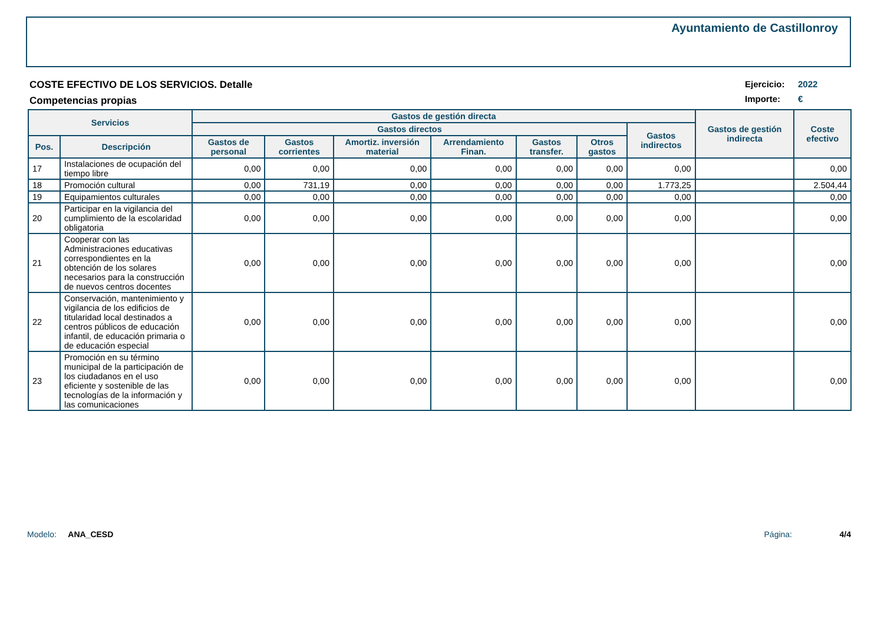Ayuntamiento de Castillonroy
COSTE EFECTIVO DE LOS SERVICIOS. Detalle
Competencias propias
Ejercicio: 2022
Importe: €
| Servicios | | Gastos de gestión directa | | | | | | | Gastos de gestión indirecta | Coste efectivo |
| --- | --- | --- | --- | --- | --- | --- | --- | --- | --- | --- |
| | | Gastos directos | | | | | | Gastos indirectos | | |
| Pos. | Descripción | Gastos de personal | Gastos corrientes | Amortiz. inversión material | Arrendamiento Finan. | Gastos transfer. | Otros gastos | | | |
| 17 | Instalaciones de ocupación del tiempo libre | 0,00 | 0,00 | 0,00 | 0,00 | 0,00 | 0,00 | 0,00 | | 0,00 |
| 18 | Promoción cultural | 0,00 | 731,19 | 0,00 | 0,00 | 0,00 | 0,00 | 1.773,25 | | 2.504,44 |
| 19 | Equipamientos culturales | 0,00 | 0,00 | 0,00 | 0,00 | 0,00 | 0,00 | 0,00 | | 0,00 |
| 20 | Participar en la vigilancia del cumplimiento de la escolaridad obligatoria | 0,00 | 0,00 | 0,00 | 0,00 | 0,00 | 0,00 | 0,00 | | 0,00 |
| 21 | Cooperar con las Administraciones educativas correspondientes en la obtención de los solares necesarios para la construcción de nuevos centros docentes | 0,00 | 0,00 | 0,00 | 0,00 | 0,00 | 0,00 | 0,00 | | 0,00 |
| 22 | Conservación, mantenimiento y vigilancia de los edificios de titularidad local destinados a centros públicos de educación infantil, de educación primaria o de educación especial | 0,00 | 0,00 | 0,00 | 0,00 | 0,00 | 0,00 | 0,00 | | 0,00 |
| 23 | Promoción en su término municipal de la participación de los ciudadanos en el uso eficiente y sostenible de las tecnologías de la información y las comunicaciones | 0,00 | 0,00 | 0,00 | 0,00 | 0,00 | 0,00 | 0,00 | | 0,00 |
Modelo: ANA_CESD Página: 4/4